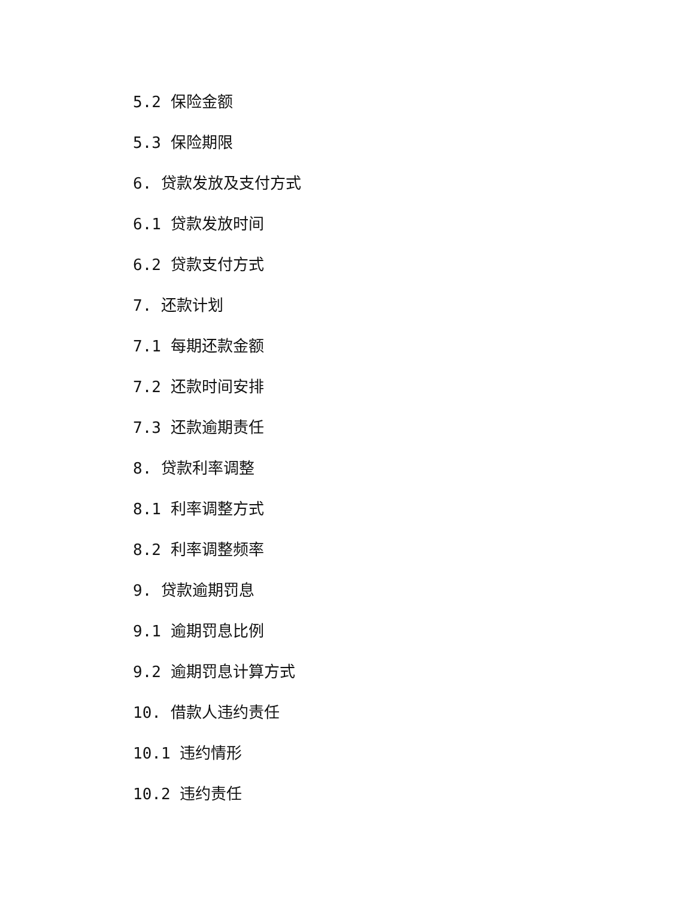5.2 保险金额
5.3 保险期限
6. 贷款发放及支付方式
6.1 贷款发放时间
6.2 贷款支付方式
7. 还款计划
7.1 每期还款金额
7.2 还款时间安排
7.3 还款逾期责任
8. 贷款利率调整
8.1 利率调整方式
8.2 利率调整频率
9. 贷款逾期罚息
9.1 逾期罚息比例
9.2 逾期罚息计算方式
10. 借款人违约责任
10.1 违约情形
10.2 违约责任